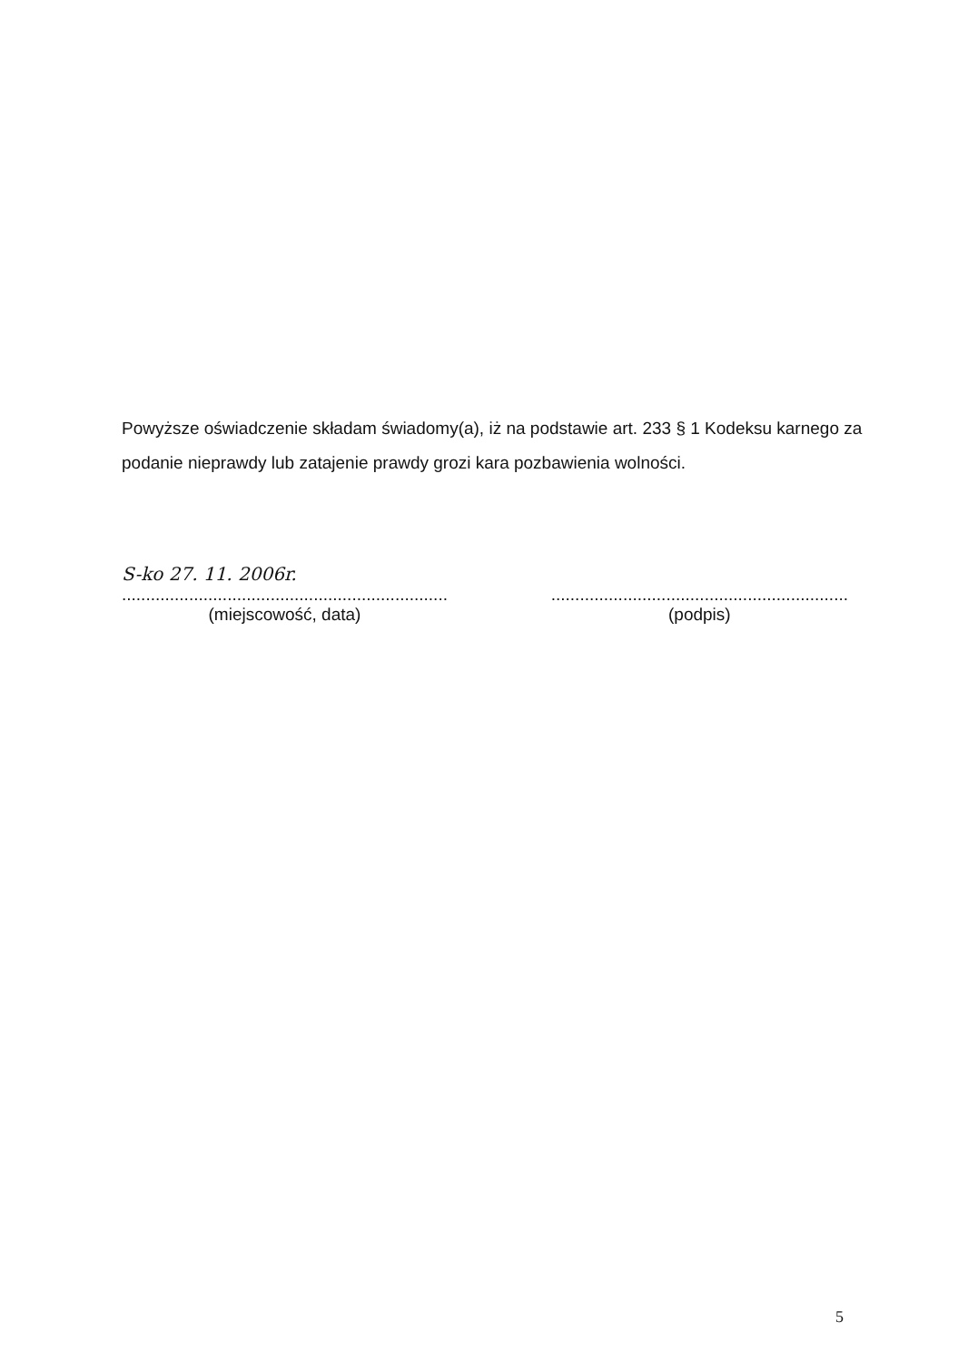Powyższe oświadczenie składam świadomy(a), iż na podstawie art. 233 § 1 Kodeksu karnego za podanie nieprawdy lub zatajenie prawdy grozi kara pozbawienia wolności.
S-ko 27. 11. 2006r.
....................................................................
(miejscowość, data)
..............................................................
(podpis)
5